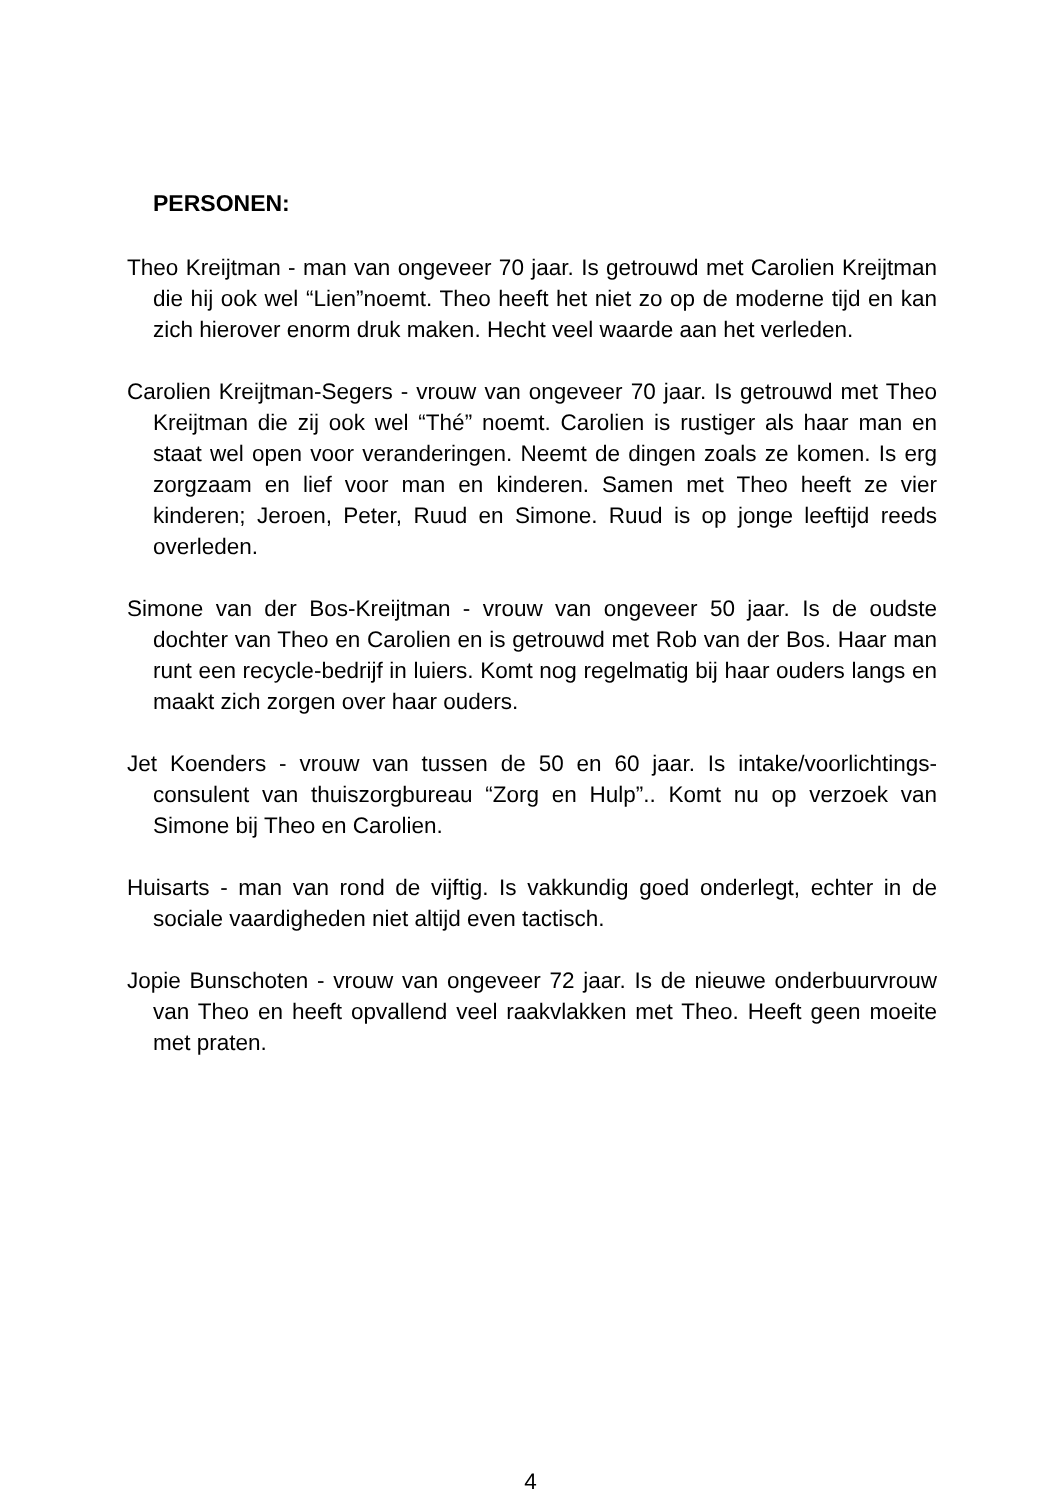PERSONEN:
Theo Kreijtman - man van ongeveer 70 jaar. Is getrouwd met Carolien Kreijtman die hij ook wel “Lien”noemt. Theo heeft het niet zo op de moderne tijd en kan zich hierover enorm druk maken. Hecht veel waarde aan het verleden.
Carolien Kreijtman-Segers - vrouw van ongeveer 70 jaar. Is getrouwd met Theo Kreijtman die zij ook wel “Thé” noemt. Carolien is rustiger als haar man en staat wel open voor veranderingen. Neemt de dingen zoals ze komen. Is erg zorgzaam en lief voor man en kinderen. Samen met Theo heeft ze vier kinderen; Jeroen, Peter, Ruud en Simone. Ruud is op jonge leeftijd reeds overleden.
Simone van der Bos-Kreijtman - vrouw van ongeveer 50 jaar. Is de oudste dochter van Theo en Carolien en is getrouwd met Rob van der Bos. Haar man runt een recycle-bedrijf in luiers. Komt nog regelmatig bij haar ouders langs en maakt zich zorgen over haar ouders.
Jet Koenders - vrouw van tussen de 50 en 60 jaar. Is intake/voorlichtings-consulent van thuiszorgbureau “Zorg en Hulp”.. Komt nu op verzoek van Simone bij Theo en Carolien.
Huisarts - man van rond de vijftig. Is vakkundig goed onderlegt, echter in de sociale vaardigheden niet altijd even tactisch.
Jopie Bunschoten - vrouw van ongeveer 72 jaar. Is de nieuwe onderbuurvrouw van Theo en heeft opvallend veel raakvlakken met Theo. Heeft geen moeite met praten.
4